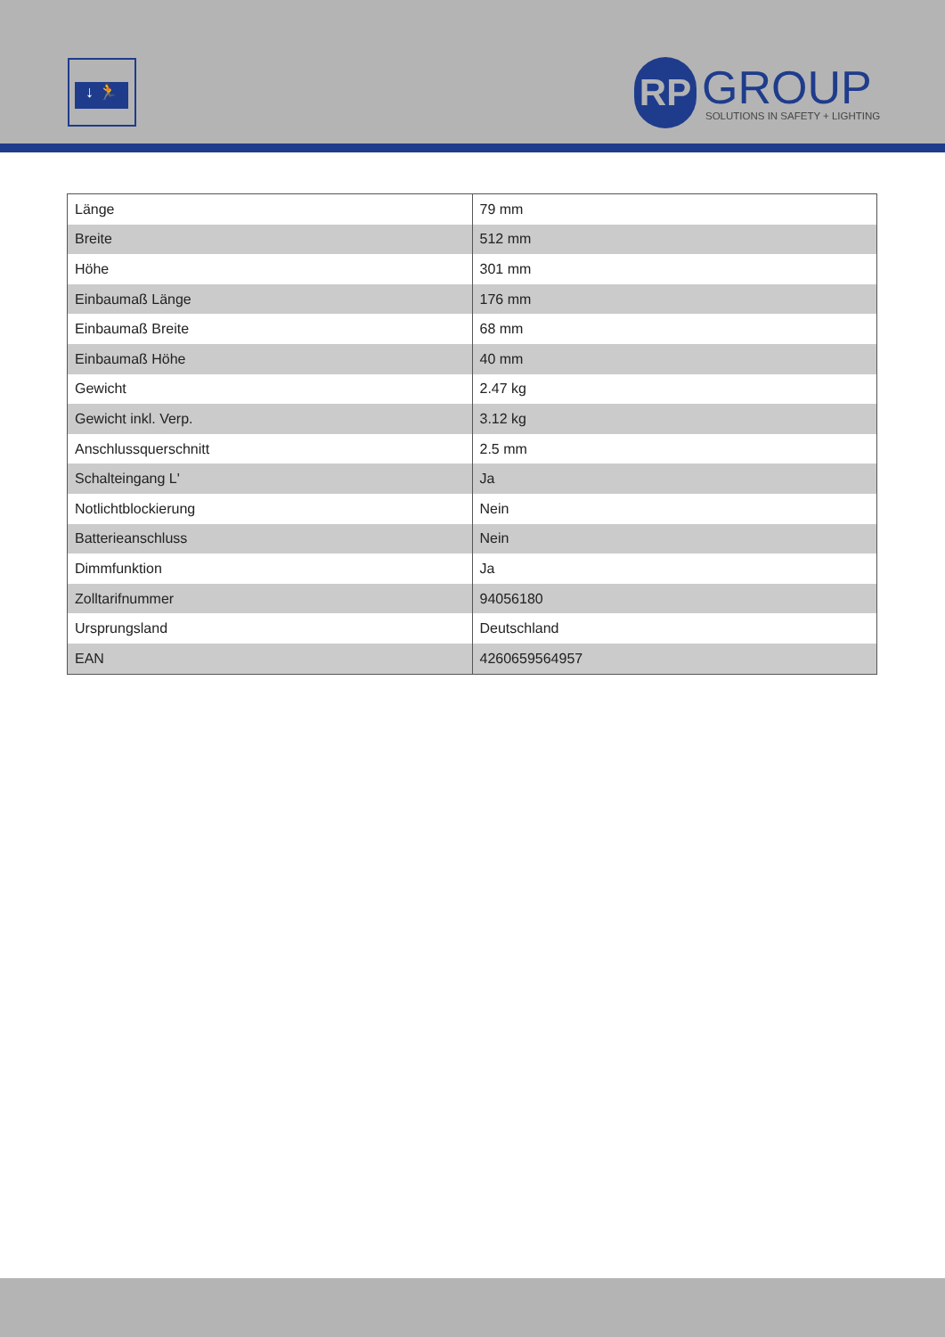↓ 🏃
RP
GROUP
SOLUTIONS IN SAFETY + LIGHTING
| Länge | 79 mm |
| Breite | 512 mm |
| Höhe | 301 mm |
| Einbaumaß Länge | 176 mm |
| Einbaumaß Breite | 68 mm |
| Einbaumaß Höhe | 40 mm |
| Gewicht | 2.47 kg |
| Gewicht inkl. Verp. | 3.12 kg |
| Anschlussquerschnitt | 2.5 mm |
| Schalteingang L' | Ja |
| Notlichtblockierung | Nein |
| Batterieanschluss | Nein |
| Dimmfunktion | Ja |
| Zolltarifnummer | 94056180 |
| Ursprungsland | Deutschland |
| EAN | 4260659564957 |